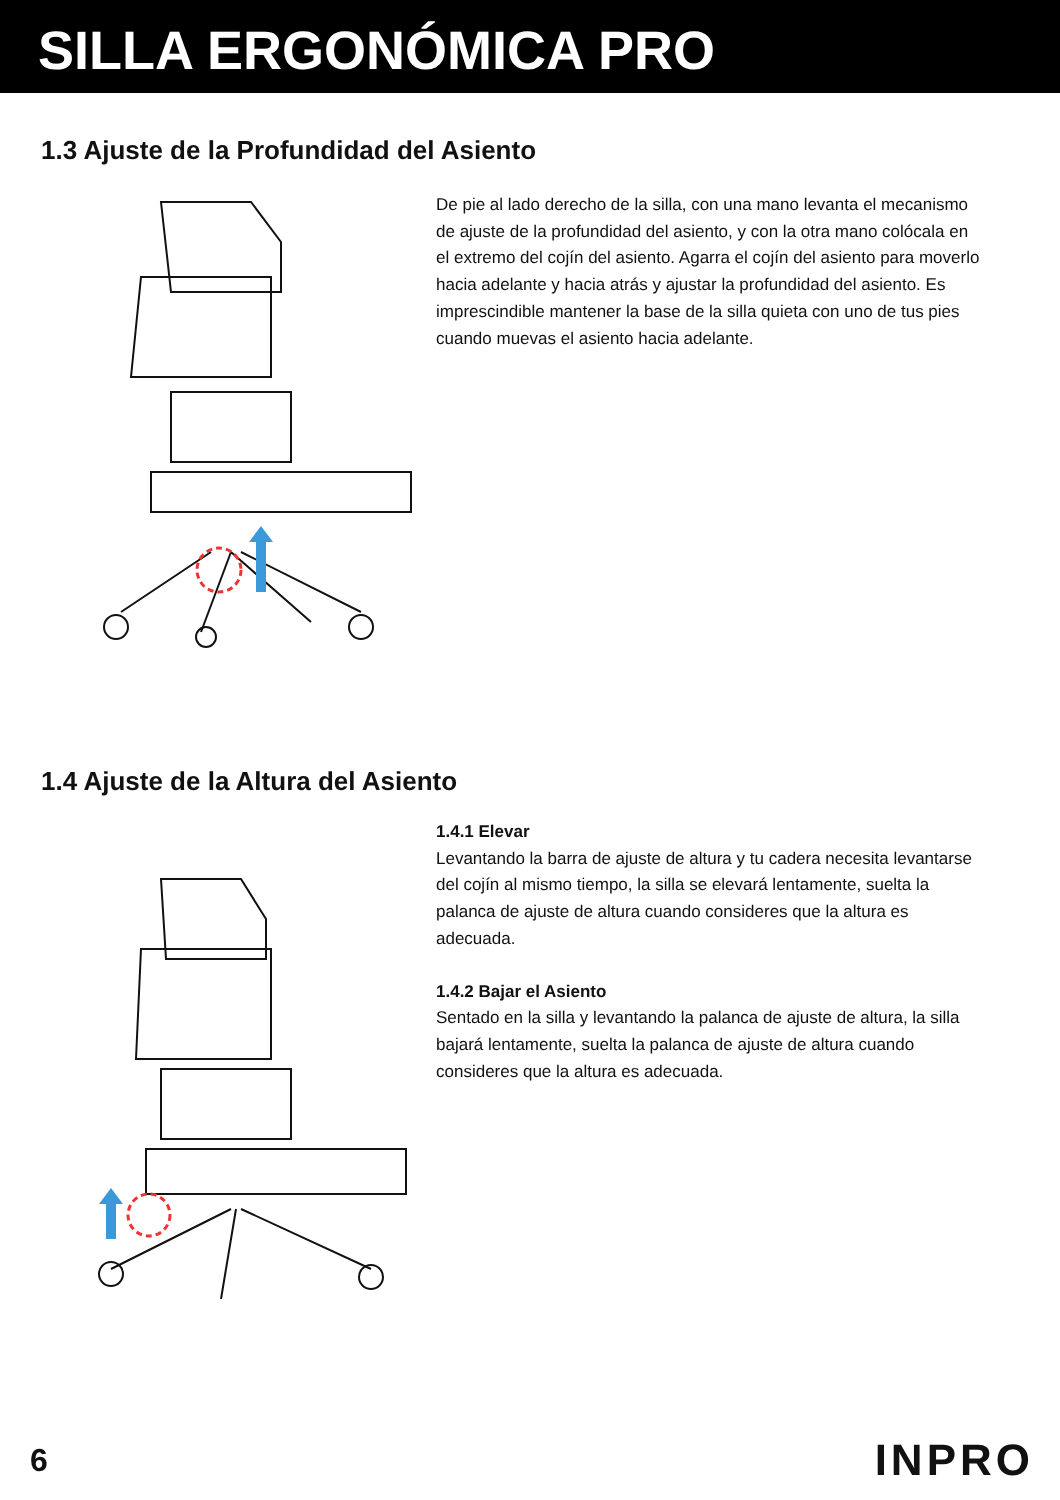SILLA ERGONÓMICA PRO
1.3 Ajuste de la Profundidad del Asiento
De pie al lado derecho de la silla, con una mano levanta el mecanismo de ajuste de la profundidad del asiento, y con la otra mano colócala en el extremo del cojín del asiento. Agarra el cojín del asiento para moverlo hacia adelante y hacia atrás y ajustar la profundidad del asiento. Es imprescindible mantener la base de la silla quieta con uno de tus pies cuando muevas el asiento hacia adelante.
1.4 Ajuste de la Altura del Asiento
1.4.1 Elevar
Levantando la barra de ajuste de altura y tu cadera necesita levantarse del cojín al mismo tiempo, la silla se elevará lentamente, suelta la palanca de ajuste de altura cuando consideres que la altura es adecuada.
1.4.2 Bajar el Asiento
Sentado en la silla y levantando la palanca de ajuste de altura, la silla bajará lentamente, suelta la palanca de ajuste de altura cuando consideres que la altura es adecuada.
6 INPRO